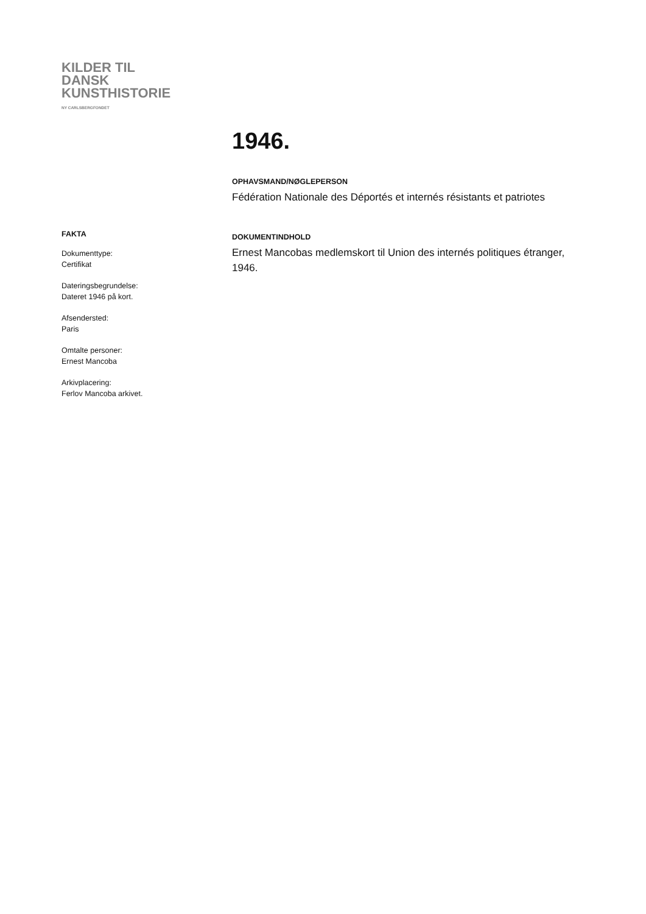KILDER TIL
DANSK
KUNSTHISTORIE
NY CARLSBERGFONDET
FAKTA
Dokumenttype:
Certifikat
Dateringsbegrundelse:
Dateret 1946 på kort.
Afsendersted:
Paris
Omtalte personer:
Ernest Mancoba
Arkivplacering:
Ferlov Mancoba arkivet.
1946.
OPHAVSMAND/NØGLEPERSON
Fédération Nationale des Déportés et internés résistants et patriotes
DOKUMENTINDHOLD
Ernest Mancobas medlemskort til Union des internés politiques étranger, 1946.